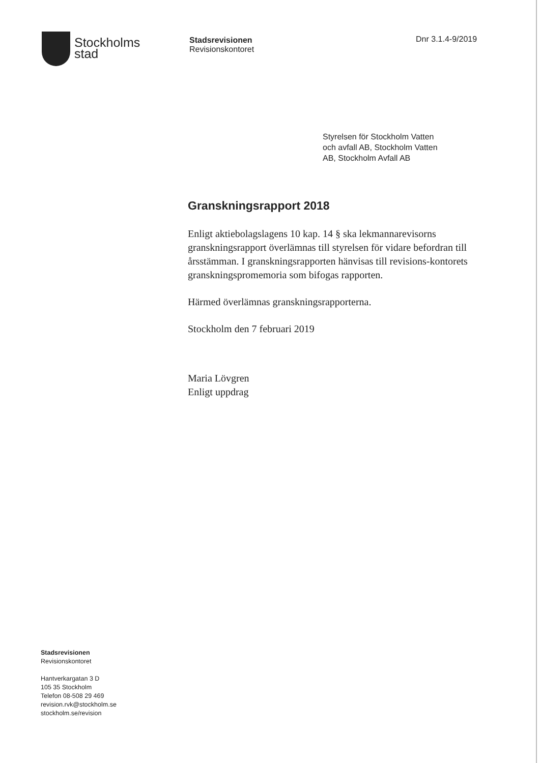Stockholms
stad
Stadsrevisionen
Revisionskontoret
Dnr 3.1.4-9/2019
Styrelsen för Stockholm Vatten
och avfall AB, Stockholm Vatten
AB, Stockholm Avfall AB
Granskningsrapport 2018
Enligt aktiebolagslagens 10 kap. 14 § ska lekmannarevisorns granskningsrapport överlämnas till styrelsen för vidare befordran till årsstämman. I granskningsrapporten hänvisas till revisions-kontorets granskningspromemoria som bifogas rapporten.
Härmed överlämnas granskningsrapporterna.
Stockholm den 7 februari 2019
Maria Lövgren
Enligt uppdrag
Stadsrevisionen
Revisionskontoret
Hantverkargatan 3 D
105 35 Stockholm
Telefon 08-508 29 469
revision.rvk@stockholm.se
stockholm.se/revision